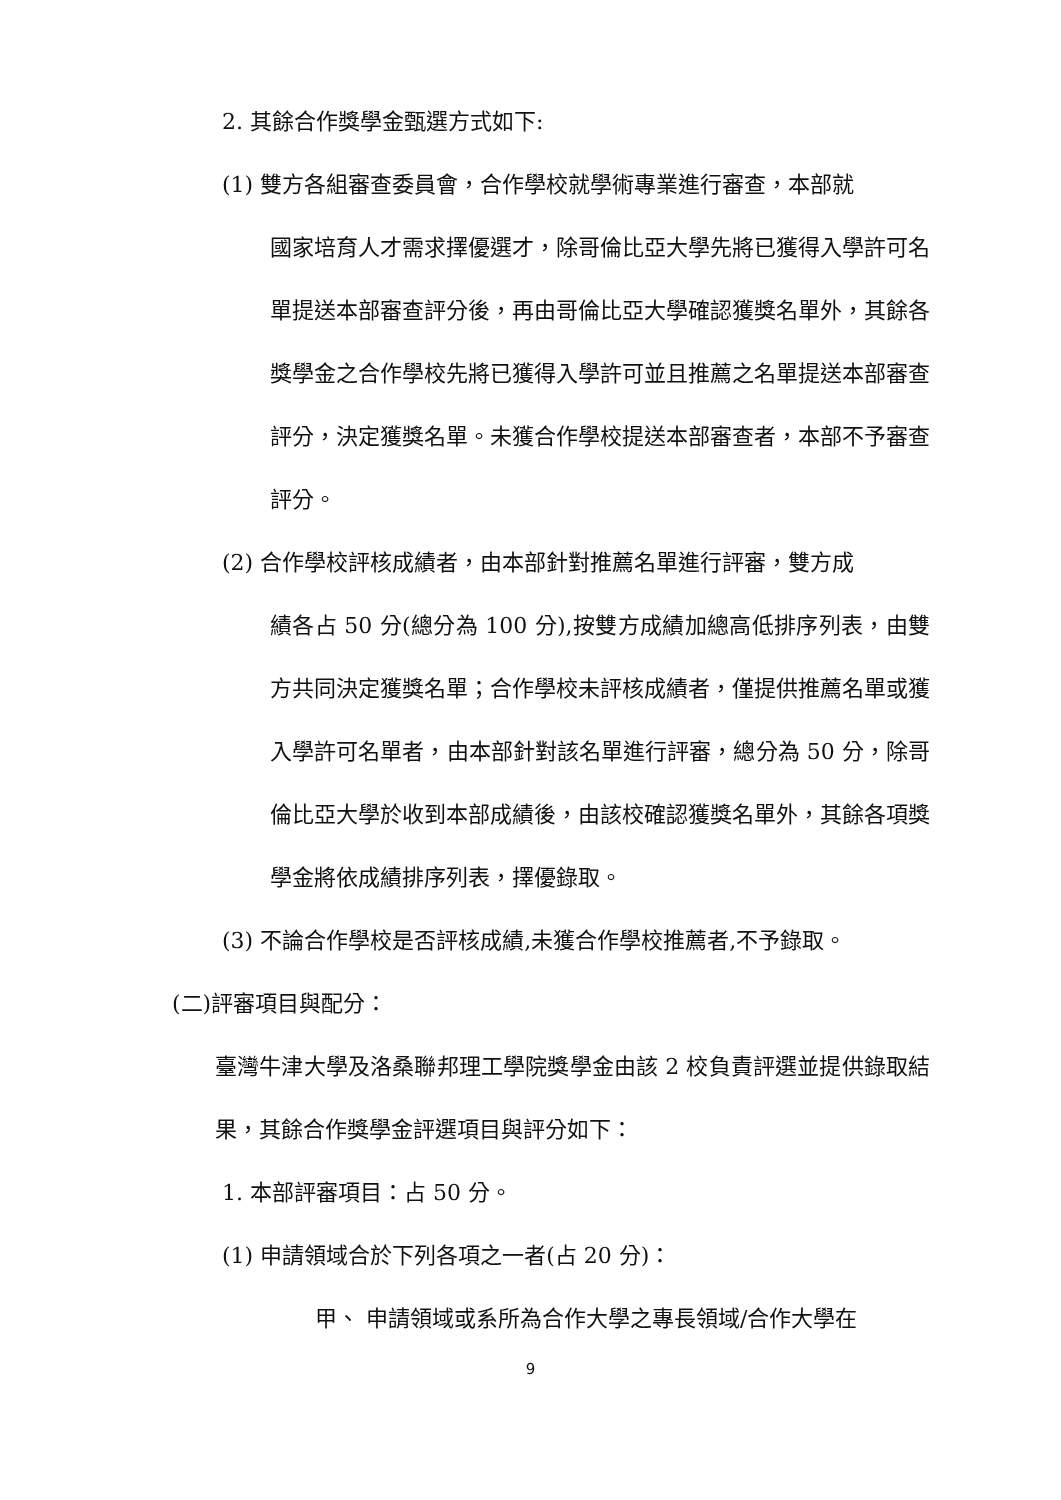2. 其餘合作獎學金甄選方式如下:
(1) 雙方各組審查委員會，合作學校就學術專業進行審查，本部就
國家培育人才需求擇優選才，除哥倫比亞大學先將已獲得入學許可名單提送本部審查評分後，再由哥倫比亞大學確認獲獎名單外，其餘各獎學金之合作學校先將已獲得入學許可並且推薦之名單提送本部審查評分，決定獲獎名單。未獲合作學校提送本部審查者，本部不予審查評分。
(2) 合作學校評核成績者，由本部針對推薦名單進行評審，雙方成
績各占 50 分(總分為 100 分),按雙方成績加總高低排序列表，由雙方共同決定獲獎名單；合作學校未評核成績者，僅提供推薦名單或獲入學許可名單者，由本部針對該名單進行評審，總分為 50 分，除哥倫比亞大學於收到本部成績後，由該校確認獲獎名單外，其餘各項獎學金將依成績排序列表，擇優錄取。
(3) 不論合作學校是否評核成績,未獲合作學校推薦者,不予錄取。
(二)評審項目與配分：
臺灣牛津大學及洛桑聯邦理工學院獎學金由該 2 校負責評選並提供錄取結果，其餘合作獎學金評選項目與評分如下：
1. 本部評審項目：占 50 分。
(1) 申請領域合於下列各項之一者(占 20 分)：
甲、 申請領域或系所為合作大學之專長領域/合作大學在
9